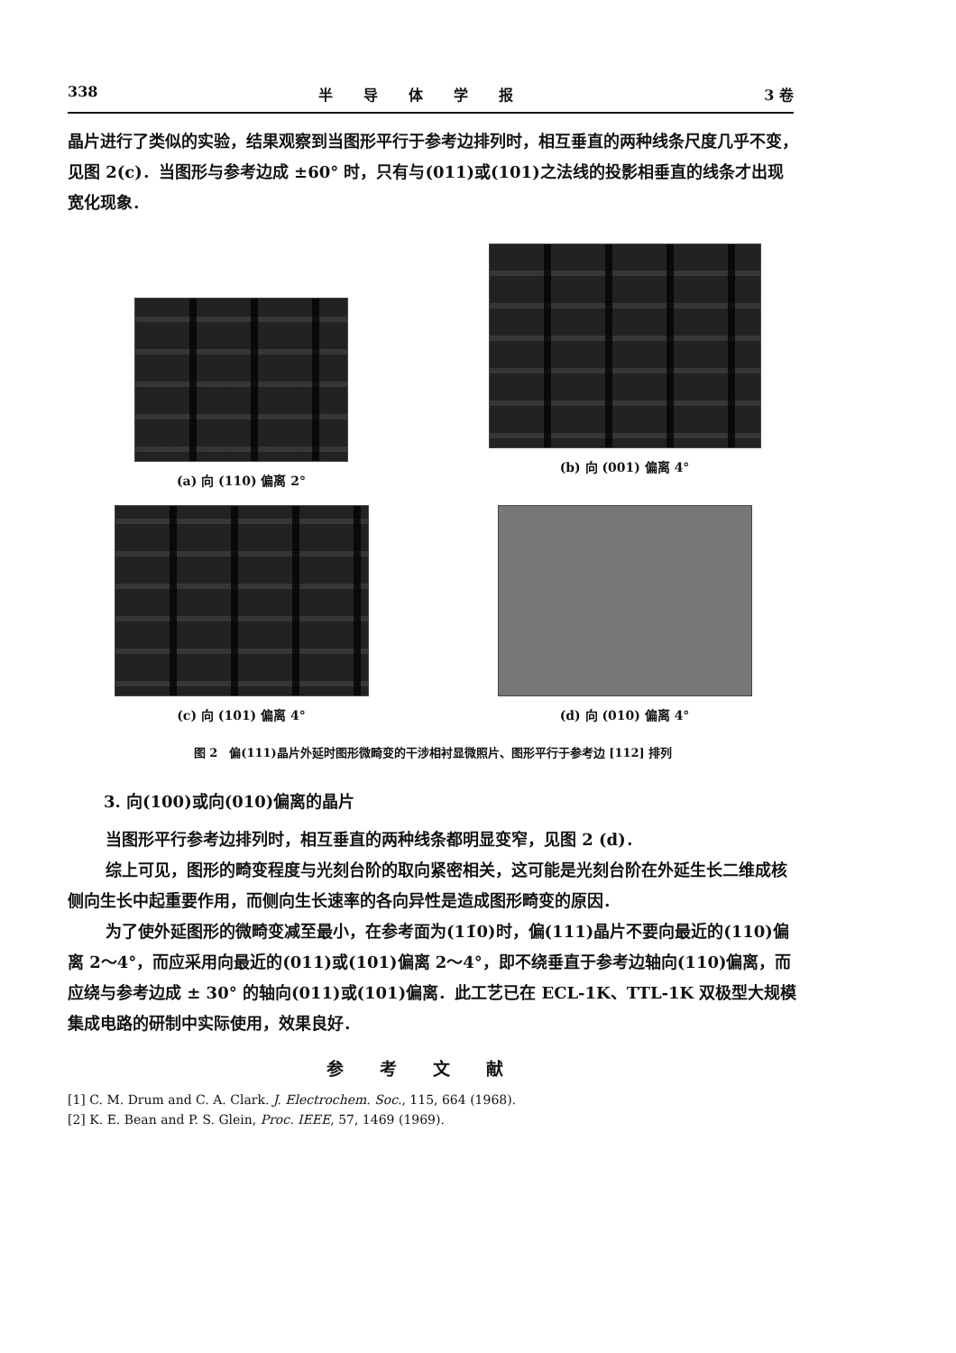338 半导体学报 3 卷
晶片进行了类似的实验，结果观察到当图形平行于参考边排列时，相互垂直的两种线条尺度几乎不变，见图 2(c)．当图形与参考边成 ±60° 时，只有与(011)或(101)之法线的投影相垂直的线条才出现宽化现象．
(a) 向 (110) 偏离 2°
(b) 向 (001) 偏离 4°
(c) 向 (101) 偏离 4°
(d) 向 (010) 偏离 4°
图 2　偏(111)晶片外延时图形微畸变的干涉相衬显微照片、图形平行于参考边 [112] 排列
3. 向(100)或向(010)偏离的晶片
当图形平行参考边排列时，相互垂直的两种线条都明显变窄，见图 2 (d)．
综上可见，图形的畸变程度与光刻台阶的取向紧密相关，这可能是光刻台阶在外延生长二维成核侧向生长中起重要作用，而侧向生长速率的各向异性是造成图形畸变的原因．
为了使外延图形的微畸变减至最小，在参考面为(11̄0)时，偏(111)晶片不要向最近的(110)偏离 2～4°，而应采用向最近的(011)或(101)偏离 2～4°，即不绕垂直于参考边轴向(110)偏离，而应绕与参考边成 ± 30° 的轴向(011)或(101)偏离．此工艺已在 ECL-1K、TTL-1K 双极型大规模集成电路的研制中实际使用，效果良好．
参考文献
[1] C. M. Drum and C. A. Clark. J. Electrochem. Soc., 115, 664 (1968).
[2] K. E. Bean and P. S. Glein, Proc. IEEE, 57, 1469 (1969).